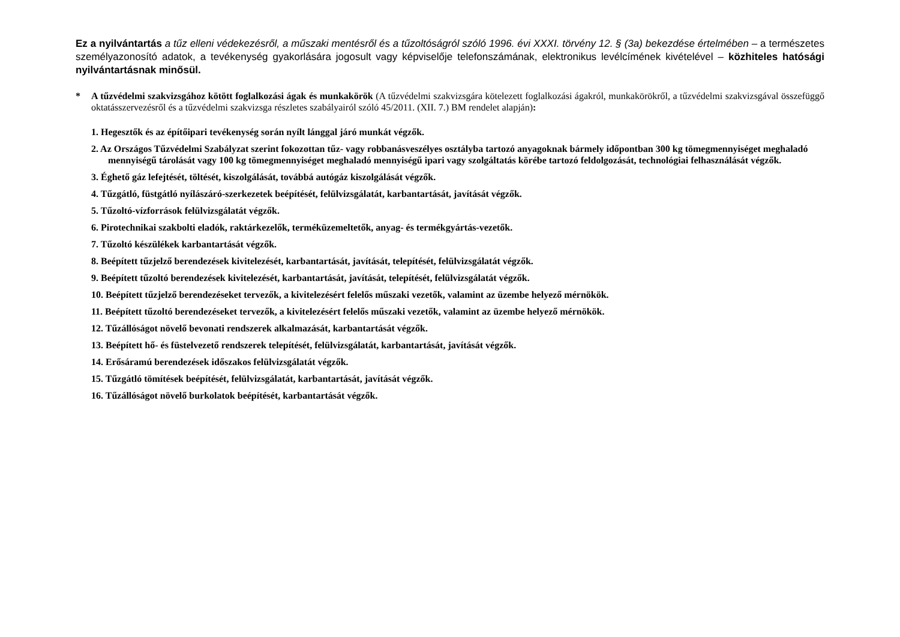Ez a nyilvántartás a tűz elleni védekezésről, a műszaki mentésről és a tűzoltóságról szóló 1996. évi XXXI. törvény 12. § (3a) bekezdése értelmében – a természetes személyazonosító adatok, a tevékenység gyakorlására jogosult vagy képviselője telefonszámának, elektronikus levélcímének kivételével – közhiteles hatósági nyilvántartásnak minősül.
* A tűzvédelmi szakvizsgához kötött foglalkozási ágak és munkakörök (A tűzvédelmi szakvizsgára kötelezett foglalkozási ágakról, munkakörökről, a tűzvédelmi szakvizsgával összefüggő oktatásszervezésről és a tűzvédelmi szakvizsga részletes szabályairól szóló 45/2011. (XII. 7.) BM rendelet alapján):
1. Hegesztők és az építőipari tevékenység során nyílt lánggal járó munkát végzők.
2. Az Országos Tűzvédelmi Szabályzat szerint fokozottan tűz- vagy robbanásveszélyes osztályba tartozó anyagoknak bármely időpontban 300 kg tömegmennyiséget meghaladó mennyiségű tárolását vagy 100 kg tömegmennyiséget meghaladó mennyiségű ipari vagy szolgáltatás körébe tartozó feldolgozását, technológiai felhasználását végzők.
3. Éghető gáz lefejtését, töltését, kiszolgálását, továbbá autógáz kiszolgálását végzők.
4. Tűzgátló, füstgátló nyílászáró-szerkezetek beépítését, felülvizsgálatát, karbantartását, javítását végzők.
5. Tűzoltó-vízforrások felülvizsgálatát végzők.
6. Pirotechnikai szakbolti eladók, raktárkezelők, terméküzemeltetők, anyag- és termékgyártás-vezetők.
7. Tűzoltó készülékek karbantartását végzők.
8. Beépített tűzjelző berendezések kivitelezését, karbantartását, javítását, telepítését, felülvizsgálatát végzők.
9. Beépített tűzoltó berendezések kivitelezését, karbantartását, javítását, telepítését, felülvizsgálatát végzők.
10. Beépített tűzjelző berendezéseket tervezők, a kivitelezésért felelős műszaki vezetők, valamint az üzembe helyező mérnökök.
11. Beépített tűzoltó berendezéseket tervezők, a kivitelezésért felelős műszaki vezetők, valamint az üzembe helyező mérnökök.
12. Tűzállóságot növelő bevonati rendszerek alkalmazását, karbantartását végzők.
13. Beépített hő- és füstelvezető rendszerek telepítését, felülvizsgálatát, karbantartását, javítását végzők.
14. Erősáramú berendezések időszakos felülvizsgálatát végzők.
15. Tűzgátló tömítések beépítését, felülvizsgálatát, karbantartását, javítását végzők.
16. Tűzállóságot növelő burkolatok beépítését, karbantartását végzők.